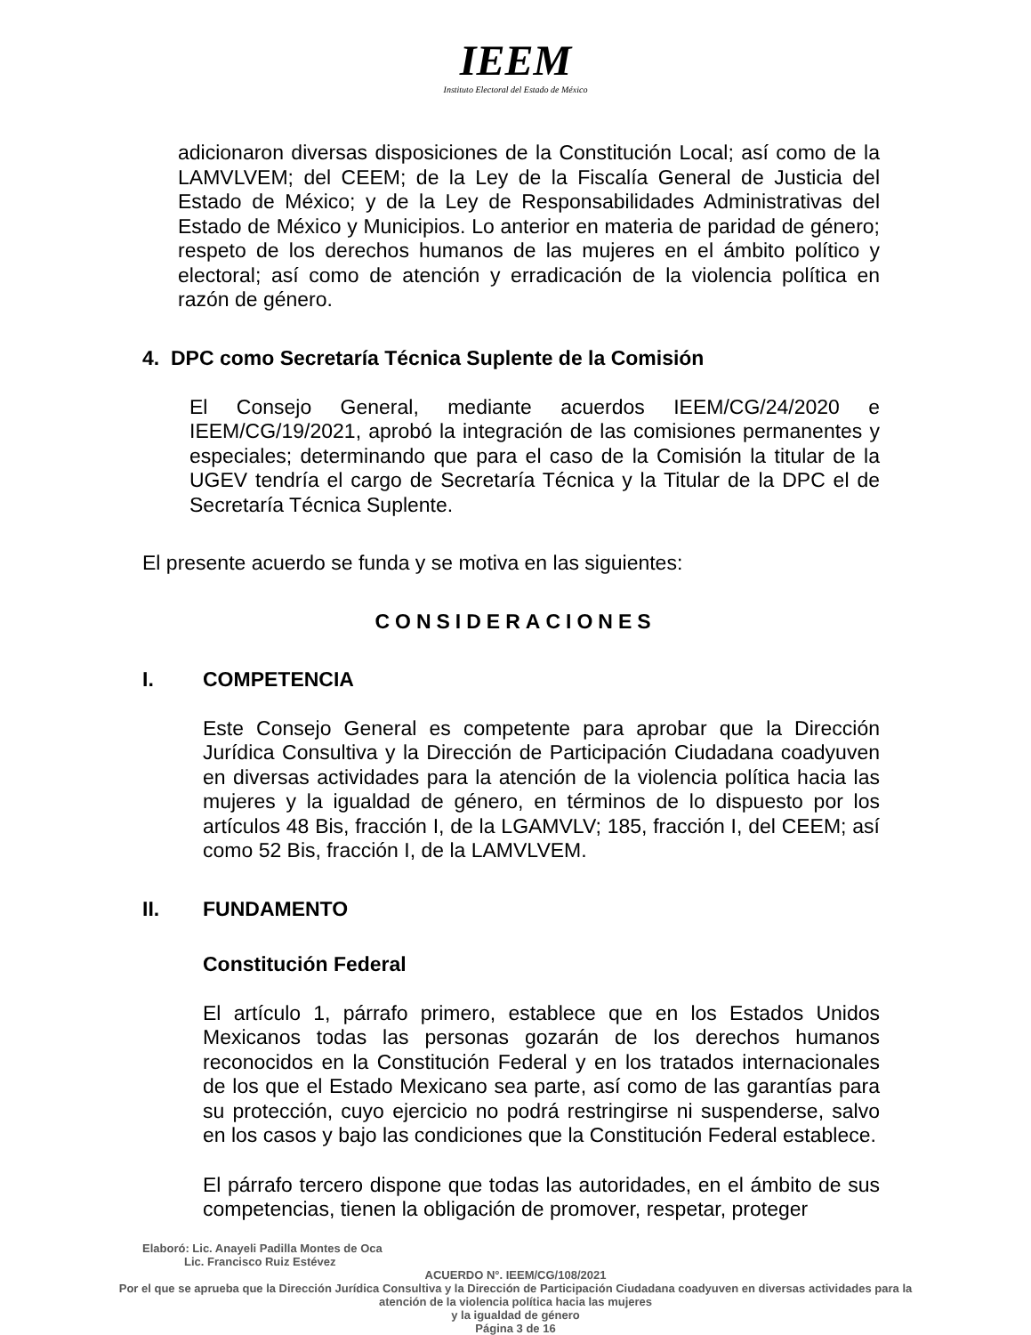IEEM
Instituto Electoral del Estado de México
adicionaron diversas disposiciones de la Constitución Local; así como de la LAMVLVEM; del CEEM; de la Ley de la Fiscalía General de Justicia del Estado de México; y de la Ley de Responsabilidades Administrativas del Estado de México y Municipios. Lo anterior en materia de paridad de género; respeto de los derechos humanos de las mujeres en el ámbito político y electoral; así como de atención y erradicación de la violencia política en razón de género.
4. DPC como Secretaría Técnica Suplente de la Comisión
El Consejo General, mediante acuerdos IEEM/CG/24/2020 e IEEM/CG/19/2021, aprobó la integración de las comisiones permanentes y especiales; determinando que para el caso de la Comisión la titular de la UGEV tendría el cargo de Secretaría Técnica y la Titular de la DPC el de Secretaría Técnica Suplente.
El presente acuerdo se funda y se motiva en las siguientes:
CONSIDERACIONES
I. COMPETENCIA
Este Consejo General es competente para aprobar que la Dirección Jurídica Consultiva y la Dirección de Participación Ciudadana coadyuven en diversas actividades para la atención de la violencia política hacia las mujeres y la igualdad de género, en términos de lo dispuesto por los artículos 48 Bis, fracción I, de la LGAMVLV; 185, fracción I, del CEEM; así como 52 Bis, fracción I, de la LAMVLVEM.
II. FUNDAMENTO
Constitución Federal
El artículo 1, párrafo primero, establece que en los Estados Unidos Mexicanos todas las personas gozarán de los derechos humanos reconocidos en la Constitución Federal y en los tratados internacionales de los que el Estado Mexicano sea parte, así como de las garantías para su protección, cuyo ejercicio no podrá restringirse ni suspenderse, salvo en los casos y bajo las condiciones que la Constitución Federal establece.
El párrafo tercero dispone que todas las autoridades, en el ámbito de sus competencias, tienen la obligación de promover, respetar, proteger
Elaboró: Lic. Anayeli Padilla Montes de Oca
Lic. Francisco Ruiz Estévez
ACUERDO N°. IEEM/CG/108/2021
Por el que se aprueba que la Dirección Jurídica Consultiva y la Dirección de Participación Ciudadana coadyuven en diversas actividades para la atención de la violencia política hacia las mujeres
y la igualdad de género
Página 3 de 16